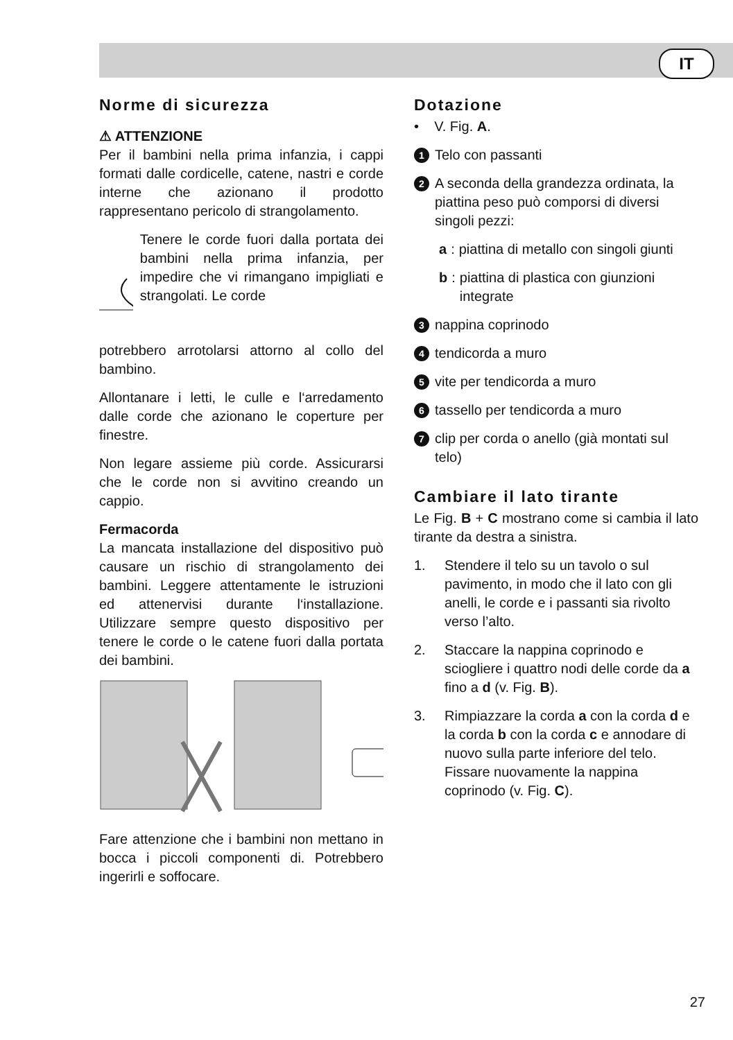IT
Norme di sicurezza
⚠ ATTENZIONE
Per il bambini nella prima infanzia, i cappi formati dalle cordicelle, catene, nastri e corde interne che azionano il prodotto rappresentano pericolo di strangolamento.
Tenere le corde fuori dalla portata dei bambini nella prima infanzia, per impedire che vi rimangano impigliati e strangolati. Le corde
potrebbero arrotolarsi attorno al collo del bambino.
Allontanare i letti, le culle e l‘arredamento dalle corde che azionano le coperture per finestre.
Non legare assieme più corde. Assicurarsi che le corde non si avvitino creando un cappio.
Fermacorda
La mancata installazione del dispositivo può causare un rischio di strangolamento dei bambini. Leggere attentamente le istruzioni ed attenervisi durante l‘installazione. Utilizzare sempre questo dispositivo per tenere le corde o le catene fuori dalla portata dei bambini.
Fare attenzione che i bambini non mettano in bocca i piccoli componenti di. Potrebbero ingerirli e soffocare.
Dotazione
• V. Fig. A.
1 Telo con passanti
2 A seconda della grandezza ordinata, la piattina peso può comporsi di diversi singoli pezzi:
a: piattina di metallo con singoli giunti
b: piattina di plastica con giunzioni integrate
3 nappina coprinodo
4 tendicorda a muro
5 vite per tendicorda a muro
6 tassello per tendicorda a muro
7 clip per corda o anello (già montati sul telo)
Cambiare il lato tirante
Le Fig. B + C mostrano come si cambia il lato tirante da destra a sinistra.
1. Stendere il telo su un tavolo o sul pavimento, in modo che il lato con gli anelli, le corde e i passanti sia rivolto verso l’alto.
2. Staccare la nappina coprinodo e sciogliere i quattro nodi delle corde da a fino a d (v. Fig. B).
3. Rimpiazzare la corda a con la corda d e la corda b con la corda c e annodare di nuovo sulla parte inferiore del telo. Fissare nuovamente la nappina coprinodo (v. Fig. C).
27